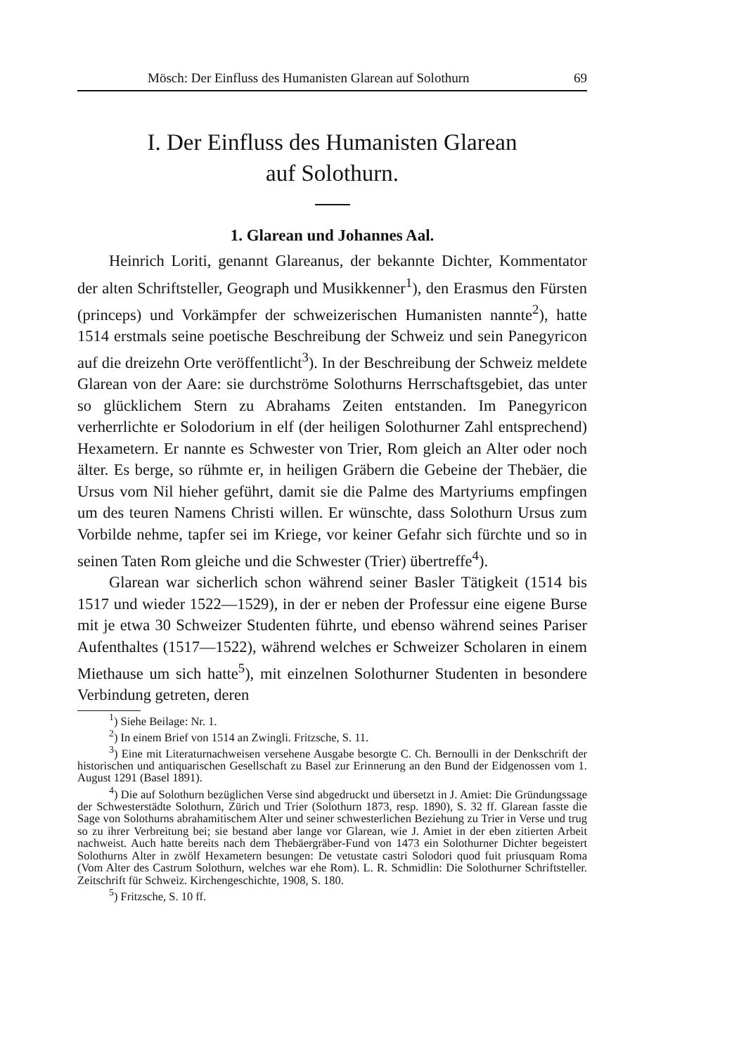Mösch: Der Einfluss des Humanisten Glarean auf Solothurn 69
I. Der Einfluss des Humanisten Glarean
auf Solothurn.
1. Glarean und Johannes Aal.
Heinrich Loriti, genannt Glareanus, der bekannte Dichter, Kommentator der alten Schriftsteller, Geograph und Musikkenner<sup>1</sup>), den Erasmus den Fürsten (princeps) und Vorkämpfer der schweizerischen Humanisten nannte<sup>2</sup>), hatte 1514 erstmals seine poetische Beschreibung der Schweiz und sein Panegyricon auf die dreizehn Orte veröffentlicht<sup>3</sup>). In der Beschreibung der Schweiz meldete Glarean von der Aare: sie durchströme Solothurns Herrschaftsgebiet, das unter so glücklichem Stern zu Abrahams Zeiten entstanden. Im Panegyricon verherrlichte er Solodorium in elf (der heiligen Solothurner Zahl entsprechend) Hexametern. Er nannte es Schwester von Trier, Rom gleich an Alter oder noch älter. Es berge, so rühmte er, in heiligen Gräbern die Gebeine der Thebäer, die Ursus vom Nil hieher geführt, damit sie die Palme des Martyriums empfingen um des teuren Namens Christi willen. Er wünschte, dass Solothurn Ursus zum Vorbilde nehme, tapfer sei im Kriege, vor keiner Gefahr sich fürchte und so in seinen Taten Rom gleiche und die Schwester (Trier) übertreffe<sup>4</sup>).
Glarean war sicherlich schon während seiner Basler Tätigkeit (1514 bis 1517 und wieder 1522—1529), in der er neben der Professur eine eigene Burse mit je etwa 30 Schweizer Studenten führte, und ebenso während seines Pariser Aufenthaltes (1517—1522), während welches er Schweizer Scholaren in einem Miethause um sich hatte<sup>5</sup>), mit einzelnen Solothurner Studenten in besondere Verbindung getreten, deren
<sup>1</sup>) Siehe Beilage: Nr. 1.
<sup>2</sup>) In einem Brief von 1514 an Zwingli. Fritzsche, S. 11.
<sup>3</sup>) Eine mit Literaturnachweisen versehene Ausgabe besorgte C. Ch. Bernoulli in der Denkschrift der historischen und antiquarischen Gesellschaft zu Basel zur Erinnerung an den Bund der Eidgenossen vom 1. August 1291 (Basel 1891).
<sup>4</sup>) Die auf Solothurn bezüglichen Verse sind abgedruckt und übersetzt in J. Amiet: Die Gründungssage der Schwesterstädte Solothurn, Zürich und Trier (Solothurn 1873, resp. 1890), S. 32 ff. Glarean fasste die Sage von Solothurns abrahamitischem Alter und seiner schwesterlichen Beziehung zu Trier in Verse und trug so zu ihrer Verbreitung bei; sie bestand aber lange vor Glarean, wie J. Amiet in der eben zitierten Arbeit nachweist. Auch hatte bereits nach dem Thebäergräber-Fund von 1473 ein Solothurner Dichter begeistert Solothurns Alter in zwölf Hexametern besungen: De vetustate castri Solodori quod fuit priusquam Roma (Vom Alter des Castrum Solothurn, welches war ehe Rom). L. R. Schmidlin: Die Solothurner Schriftsteller. Zeitschrift für Schweiz. Kirchengeschichte, 1908, S. 180.
<sup>5</sup>) Fritzsche, S. 10 ff.